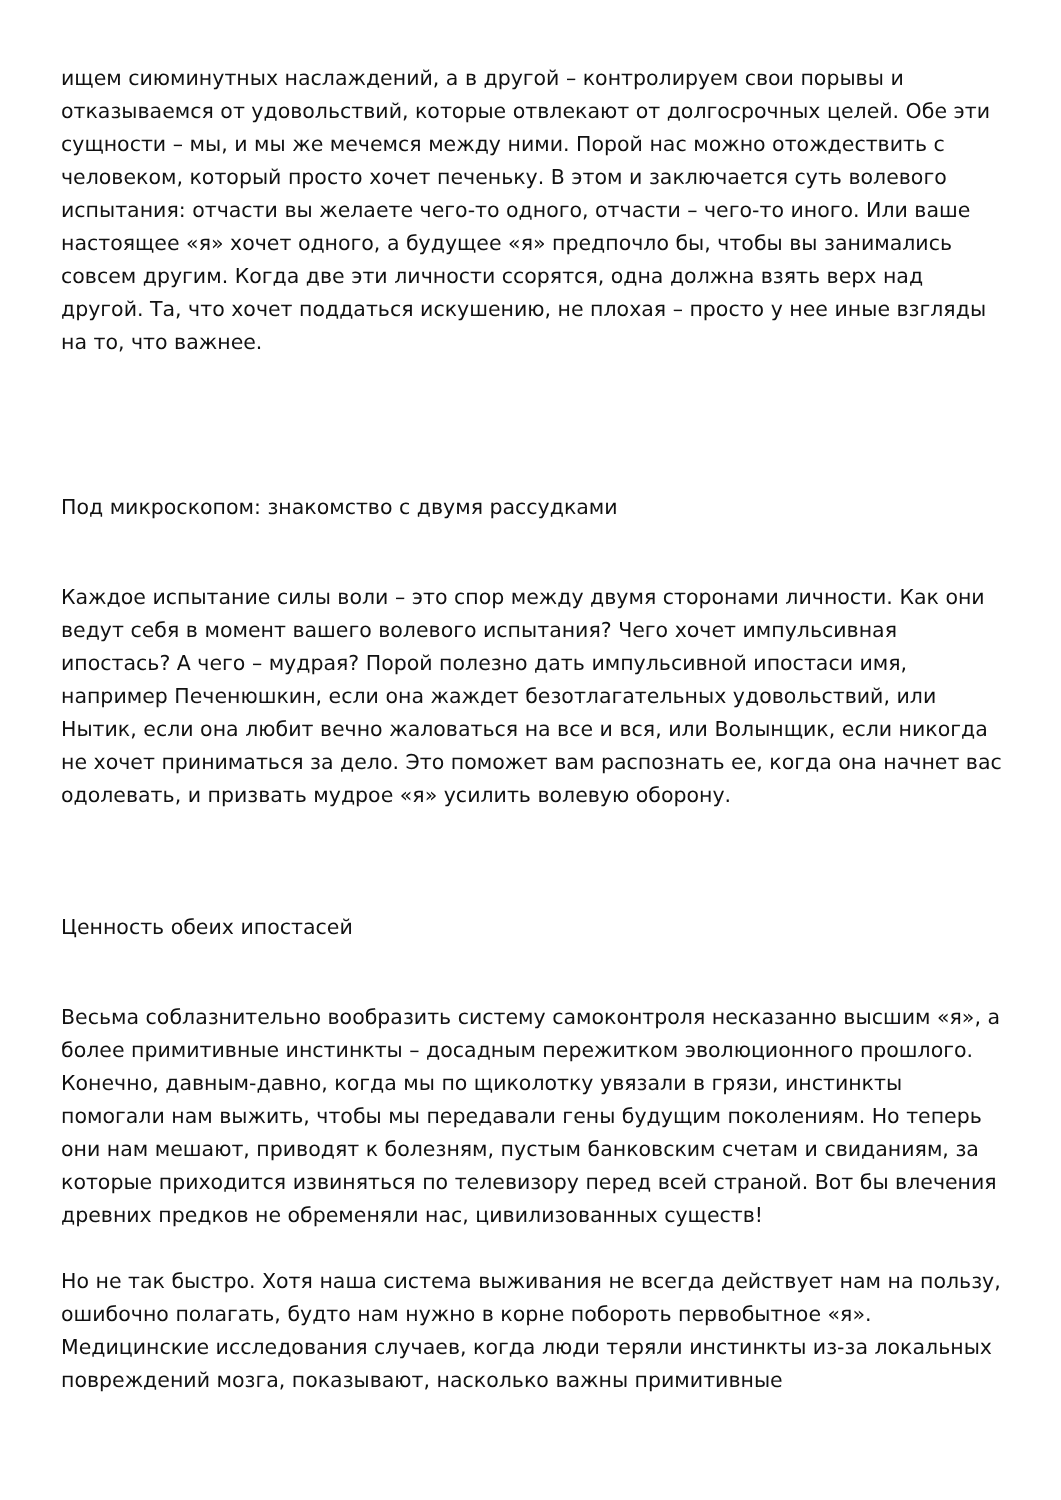ищем сиюминутных наслаждений, а в другой – контролируем свои порывы и отказываемся от удовольствий, которые отвлекают от долгосрочных целей. Обе эти сущности – мы, и мы же мечемся между ними. Порой нас можно отождествить с человеком, который просто хочет печеньку. В этом и заключается суть волевого испытания: отчасти вы желаете чего-то одного, отчасти – чего-то иного. Или ваше настоящее «я» хочет одного, а будущее «я» предпочло бы, чтобы вы занимались совсем другим. Когда две эти личности ссорятся, одна должна взять верх над другой. Та, что хочет поддаться искушению, не плохая – просто у нее иные взгляды на то, что важнее.
Под микроскопом: знакомство с двумя рассудками
Каждое испытание силы воли – это спор между двумя сторонами личности. Как они ведут себя в момент вашего волевого испытания? Чего хочет импульсивная ипостась? А чего – мудрая? Порой полезно дать импульсивной ипостаси имя, например Печенюшкин, если она жаждет безотлагательных удовольствий, или Нытик, если она любит вечно жаловаться на все и вся, или Волынщик, если никогда не хочет приниматься за дело. Это поможет вам распознать ее, когда она начнет вас одолевать, и призвать мудрое «я» усилить волевую оборону.
Ценность обеих ипостасей
Весьма соблазнительно вообразить систему самоконтроля несказанно высшим «я», а более примитивные инстинкты – досадным пережитком эволюционного прошлого. Конечно, давным-давно, когда мы по щиколотку увязали в грязи, инстинкты помогали нам выжить, чтобы мы передавали гены будущим поколениям. Но теперь они нам мешают, приводят к болезням, пустым банковским счетам и свиданиям, за которые приходится извиняться по телевизору перед всей страной. Вот бы влечения древних предков не обременяли нас, цивилизованных существ!
Но не так быстро. Хотя наша система выживания не всегда действует нам на пользу, ошибочно полагать, будто нам нужно в корне побороть первобытное «я». Медицинские исследования случаев, когда люди теряли инстинкты из-за локальных повреждений мозга, показывают, насколько важны примитивные